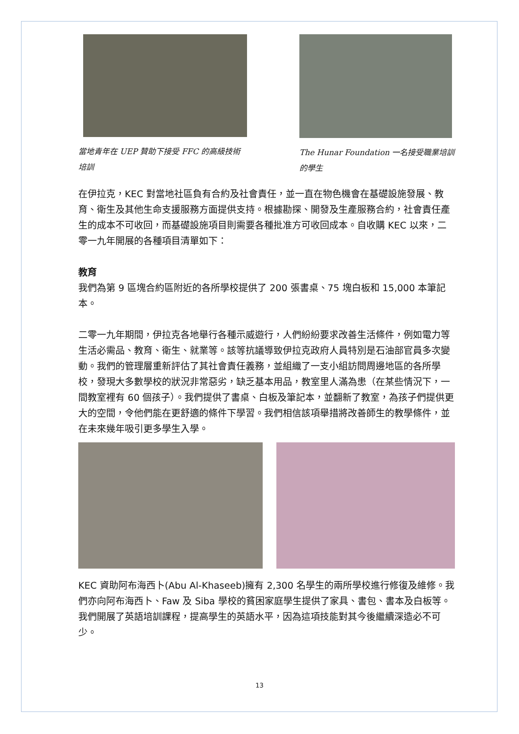當地青年在 UEP 贊助下接受 FFC 的高級技術培訓
The Hunar Foundation 一名接受職業培訓的學生
在伊拉克，KEC 對當地社區負有合約及社會責任，並一直在物色機會在基礎設施發展、教育、衛生及其他生命支援服務方面提供支持。根據勘探、開發及生產服務合約，社會責任產生的成本不可收回，而基礎設施項目則需要各種批准方可收回成本。自收購 KEC 以來，二零一九年開展的各種項目清單如下：
教育
我們為第 9 區塊合約區附近的各所學校提供了 200 張書桌、75 塊白板和 15,000 本筆記本。
二零一九年期間，伊拉克各地舉行各種示威遊行，人們紛紛要求改善生活條件，例如電力等生活必需品、教育、衛生、就業等。該等抗議導致伊拉克政府人員特別是石油部官員多次變動。我們的管理層重新評估了其社會責任義務，並組織了一支小組訪問周邊地區的各所學校，發現大多數學校的狀況非常惡劣，缺乏基本用品，教室里人滿為患（在某些情況下，一間教室裡有 60 個孩子）。我們提供了書桌、白板及筆記本，並翻新了教室，為孩子們提供更大的空間，令他們能在更舒適的條件下學習。我們相信該項舉措將改善師生的教學條件，並在未來幾年吸引更多學生入學。
KEC 資助阿布海西卜(Abu Al-Khaseeb)擁有 2,300 名學生的兩所學校進行修復及維修。我們亦向阿布海西卜、Faw 及 Siba 學校的貧困家庭學生提供了家具、書包、書本及白板等。我們開展了英語培訓課程，提高學生的英語水平，因為這項技能對其今後繼續深造必不可少。
13